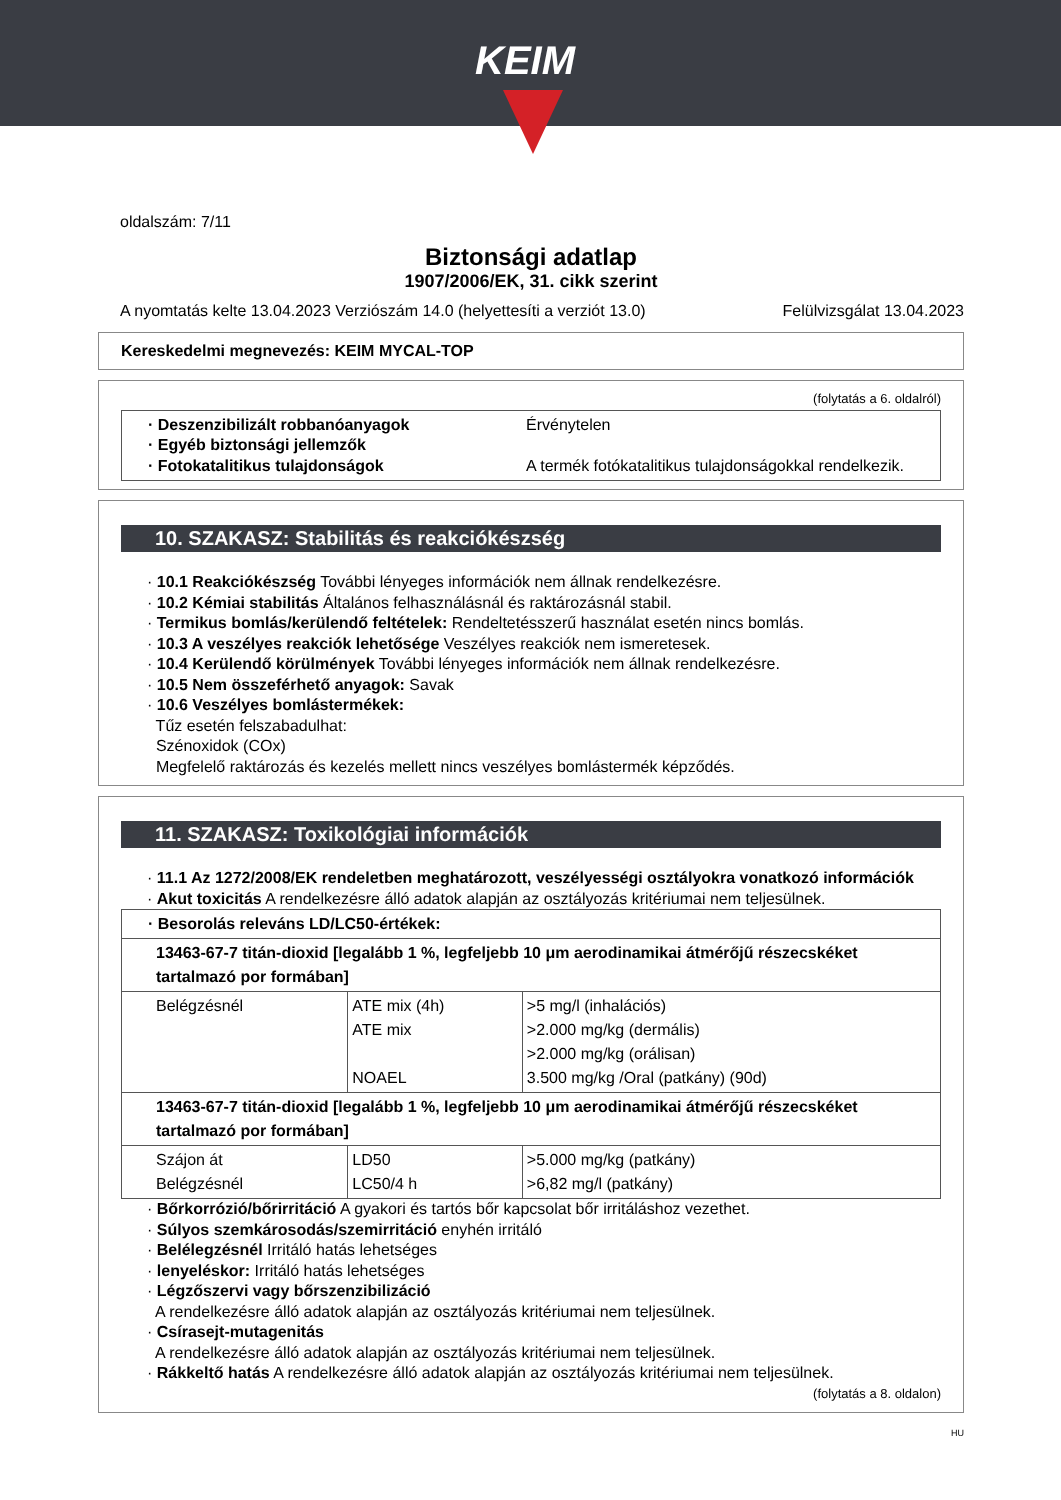KEIM
oldalszám: 7/11
Biztonsági adatlap
1907/2006/EK, 31. cikk szerint
A nyomtatás kelte 13.04.2023 Verziószám 14.0 (helyettesíti a verziót 13.0) Felülvizsgálat 13.04.2023
Kereskedelmi megnevezés: KEIM MYCAL-TOP
(folytatás a 6. oldalról)
· Deszenzibilizált robbanóanyagok Érvénytelen
· Egyéb biztonsági jellemzők
· Fotokatalitikus tulajdonságok A termék fotókatalitikus tulajdonságokkal rendelkezik.
10. SZAKASZ: Stabilitás és reakciókészség
· 10.1 Reakciókészség További lényeges információk nem állnak rendelkezésre.
· 10.2 Kémiai stabilitás Általános felhasználásnál és raktározásnál stabil.
· Termikus bomlás/kerülendő feltételek: Rendeltetésszerű használat esetén nincs bomlás.
· 10.3 A veszélyes reakciók lehetősége Veszélyes reakciók nem ismeretesek.
· 10.4 Kerülendő körülmények További lényeges információk nem állnak rendelkezésre.
· 10.5 Nem összeférhető anyagok: Savak
· 10.6 Veszélyes bomlástermékek:
Tűz esetén felszabadulhat:
Szénoxidok (COx)
Megfelelő raktározás és kezelés mellett nincs veszélyes bomlástermék képződés.
11. SZAKASZ: Toxikológiai információk
· 11.1 Az 1272/2008/EK rendeletben meghatározott, veszélyességi osztályokra vonatkozó információk
· Akut toxicitás A rendelkezésre álló adatok alapján az osztályozás kritériumai nem teljesülnek.
| · Besorolás releváns LD/LC50-értékek: | | |
| 13463-67-7 titán-dioxid [legalább 1 %, legfeljebb 10 μm aerodinamikai átmérőjű részecskéket tartalmazó por formában] | | |
| Belégzésnél | ATE mix (4h) ATE mix NOAEL | >5 mg/l (inhalációs) >2.000 mg/kg (dermális) >2.000 mg/kg (orálisan) 3.500 mg/kg /Oral (patkány) (90d) |
| 13463-67-7 titán-dioxid [legalább 1 %, legfeljebb 10 μm aerodinamikai átmérőjű részecskéket tartalmazó por formában] | | |
| Szájon át Belégzésnél | LD50 LC50/4 h | >5.000 mg/kg (patkány) >6,82 mg/l (patkány) |
· Bőrkorrózió/bőrirritáció A gyakori és tartós bőr kapcsolat bőr irritáláshoz vezethet.
· Súlyos szemkárosodás/szemirritáció enyhén irritáló
· Belélegzésnél Irritáló hatás lehetséges
· lenyeléskor: Irritáló hatás lehetséges
· Légzőszervi vagy bőrszenzibilizáció
A rendelkezésre álló adatok alapján az osztályozás kritériumai nem teljesülnek.
· Csírasejt-mutagenitás
A rendelkezésre álló adatok alapján az osztályozás kritériumai nem teljesülnek.
· Rákkeltő hatás A rendelkezésre álló adatok alapján az osztályozás kritériumai nem teljesülnek.
(folytatás a 8. oldalon)
HU